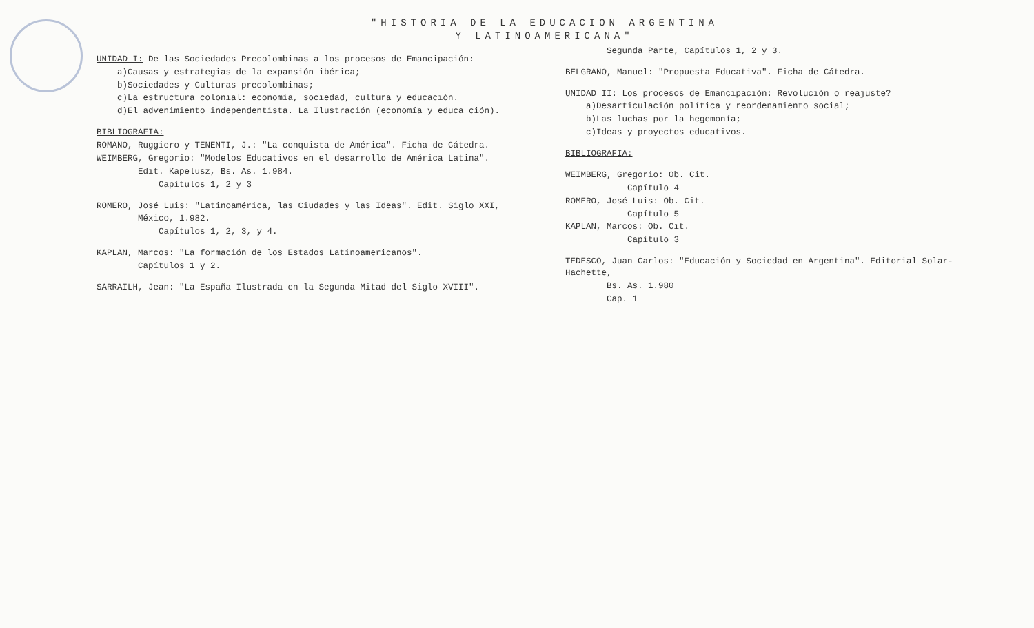"HISTORIA DE LA EDUCACION ARGENTINA
Y LATINOAMERICANA"
UNIDAD I: De las Sociedades Precolombinas a los procesos de Emancipación:
a)Causas y estrategias de la expansión ibérica;
b)Sociedades y Culturas precolombinas;
c)La estructura colonial: economía, sociedad, cultura y educación.
d)El advenimiento independentista. La Ilustración (economía y educa ción).
BIBLIOGRAFIA:
ROMANO, Ruggiero y TENENTI, J.: "La conquista de América". Ficha de Cátedra.
WEIMBERG, Gregorio: "Modelos Educativos en el desarrollo de América Latina".
Edit. Kapelusz, Bs. As. 1.984.
Capítulos 1, 2 y 3
ROMERO, José Luis: "Latinoamérica, las Ciudades y las Ideas". Edit. Siglo XXI,
México, 1.982.
Capítulos 1, 2, 3, y 4.
KAPLAN, Marcos: "La formación de los Estados Latinoamericanos".
Capítulos 1 y 2.
SARRAILH, Jean: "La España Ilustrada en la Segunda Mitad del Siglo XVIII".
Segunda Parte, Capítulos 1, 2 y 3.
BELGRANO, Manuel: "Propuesta Educativa". Ficha de Cátedra.
UNIDAD II: Los procesos de Emancipación: Revolución o reajuste?
a)Desarticulación política y reordenamiento social;
b)Las luchas por la hegemonía;
c)Ideas y proyectos educativos.
BIBLIOGRAFIA:
WEIMBERG, Gregorio: Ob. Cit.
Capítulo 4
ROMERO, José Luis: Ob. Cit.
Capítulo 5
KAPLAN, Marcos: Ob. Cit.
Capítulo 3
TEDESCO, Juan Carlos: "Educación y Sociedad en Argentina". Editorial Solar-Hachette,
Bs. As. 1.980
Cap. 1